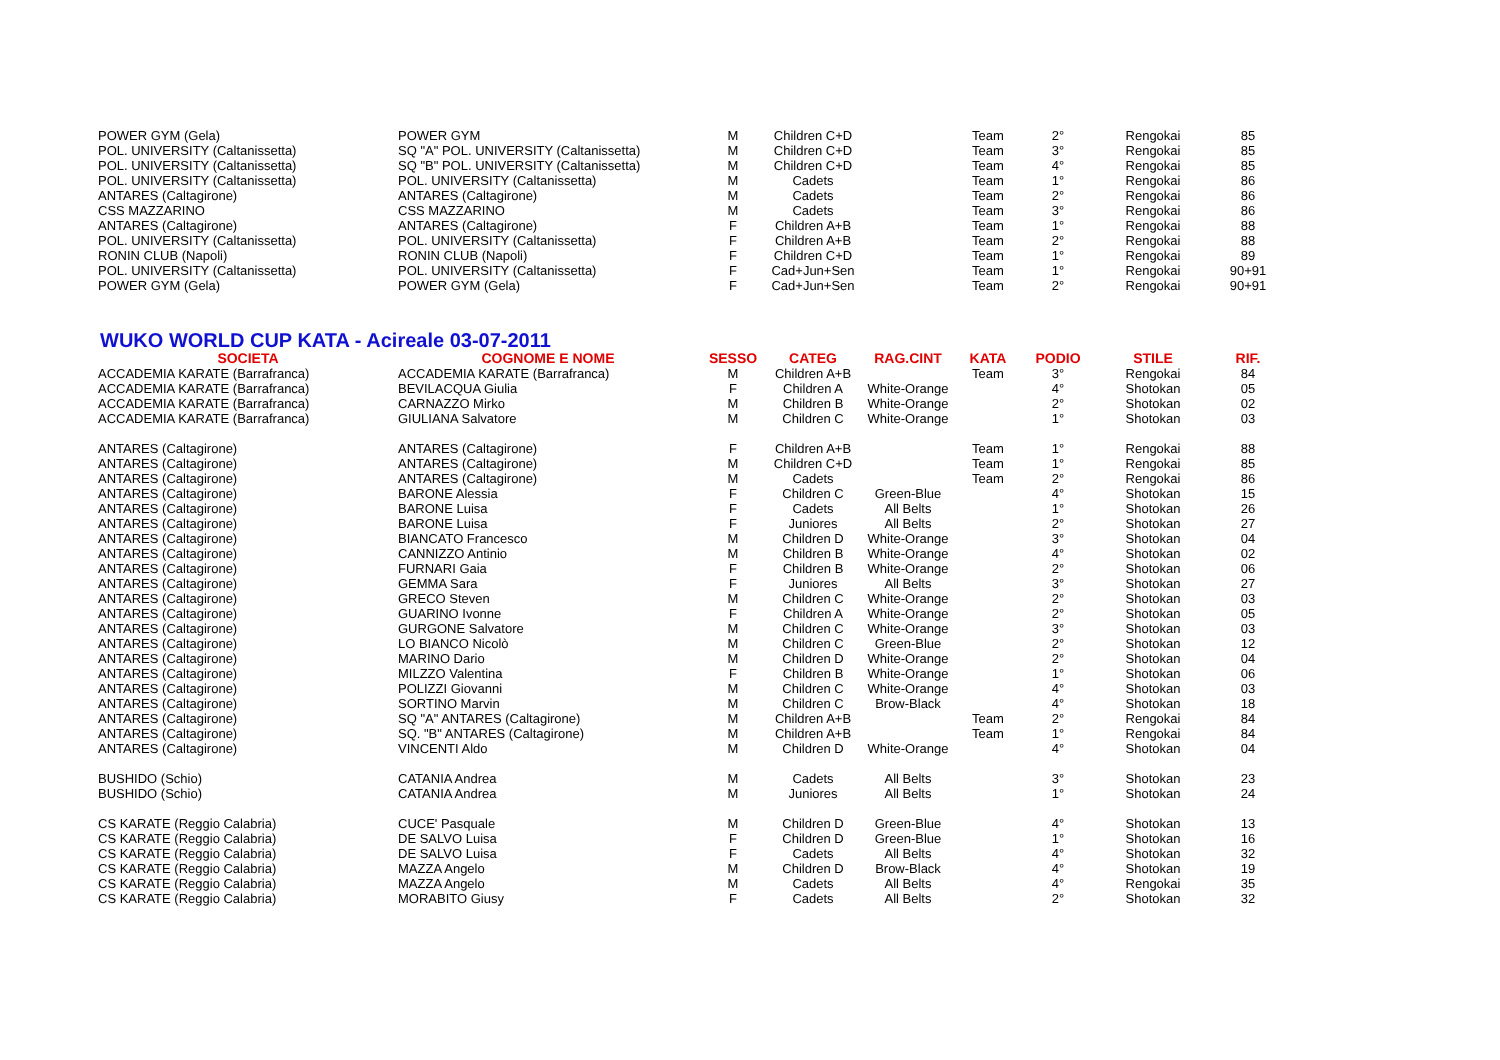| POWER GYM (Gela) | POWER GYM | M | Children C+D | | Team | 2° | Rengokai | 85 |
| POL. UNIVERSITY (Caltanissetta) | SQ "A" POL. UNIVERSITY (Caltanissetta) | M | Children C+D | | Team | 3° | Rengokai | 85 |
| POL. UNIVERSITY (Caltanissetta) | SQ "B" POL. UNIVERSITY (Caltanissetta) | M | Children C+D | | Team | 4° | Rengokai | 85 |
| POL. UNIVERSITY (Caltanissetta) | POL. UNIVERSITY (Caltanissetta) | M | Cadets | | Team | 1° | Rengokai | 86 |
| ANTARES (Caltagirone) | ANTARES (Caltagirone) | M | Cadets | | Team | 2° | Rengokai | 86 |
| CSS MAZZARINO | CSS MAZZARINO | M | Cadets | | Team | 3° | Rengokai | 86 |
| ANTARES (Caltagirone) | ANTARES (Caltagirone) | F | Children A+B | | Team | 1° | Rengokai | 88 |
| POL. UNIVERSITY (Caltanissetta) | POL. UNIVERSITY (Caltanissetta) | F | Children A+B | | Team | 2° | Rengokai | 88 |
| RONIN CLUB (Napoli) | RONIN CLUB (Napoli) | F | Children C+D | | Team | 1° | Rengokai | 89 |
| POL. UNIVERSITY (Caltanissetta) | POL. UNIVERSITY (Caltanissetta) | F | Cad+Jun+Sen | | Team | 1° | Rengokai | 90+91 |
| POWER GYM (Gela) | POWER GYM (Gela) | F | Cad+Jun+Sen | | Team | 2° | Rengokai | 90+91 |
WUKO WORLD CUP KATA - Acireale 03-07-2011
| SOCIETA | COGNOME E NOME | SESSO | CATEG | RAG.CINT | KATA | PODIO | STILE | RIF. |
| --- | --- | --- | --- | --- | --- | --- | --- | --- |
| ACCADEMIA KARATE (Barrafranca) | ACCADEMIA KARATE (Barrafranca) | M | Children A+B | | Team | 3° | Rengokai | 84 |
| ACCADEMIA KARATE (Barrafranca) | BEVILACQUA Giulia | F | Children A | White-Orange | | 4° | Shotokan | 05 |
| ACCADEMIA KARATE (Barrafranca) | CARNAZZO Mirko | M | Children B | White-Orange | | 2° | Shotokan | 02 |
| ACCADEMIA KARATE (Barrafranca) | GIULIANA Salvatore | M | Children C | White-Orange | | 1° | Shotokan | 03 |
| ANTARES (Caltagirone) | ANTARES (Caltagirone) | F | Children A+B | | Team | 1° | Rengokai | 88 |
| ANTARES (Caltagirone) | ANTARES (Caltagirone) | M | Children C+D | | Team | 1° | Rengokai | 85 |
| ANTARES (Caltagirone) | ANTARES (Caltagirone) | M | Cadets | | Team | 2° | Rengokai | 86 |
| ANTARES (Caltagirone) | BARONE Alessia | F | Children C | Green-Blue | | 4° | Shotokan | 15 |
| ANTARES (Caltagirone) | BARONE Luisa | F | Cadets | All Belts | | 1° | Shotokan | 26 |
| ANTARES (Caltagirone) | BARONE Luisa | F | Juniores | All Belts | | 2° | Shotokan | 27 |
| ANTARES (Caltagirone) | BIANCATO Francesco | M | Children D | White-Orange | | 3° | Shotokan | 04 |
| ANTARES (Caltagirone) | CANNIZZO Antinio | M | Children B | White-Orange | | 4° | Shotokan | 02 |
| ANTARES (Caltagirone) | FURNARI Gaia | F | Children B | White-Orange | | 2° | Shotokan | 06 |
| ANTARES (Caltagirone) | GEMMA Sara | F | Juniores | All Belts | | 3° | Shotokan | 27 |
| ANTARES (Caltagirone) | GRECO Steven | M | Children C | White-Orange | | 2° | Shotokan | 03 |
| ANTARES (Caltagirone) | GUARINO Ivonne | F | Children A | White-Orange | | 2° | Shotokan | 05 |
| ANTARES (Caltagirone) | GURGONE Salvatore | M | Children C | White-Orange | | 3° | Shotokan | 03 |
| ANTARES (Caltagirone) | LO BIANCO Nicolò | M | Children C | Green-Blue | | 2° | Shotokan | 12 |
| ANTARES (Caltagirone) | MARINO Dario | M | Children D | White-Orange | | 2° | Shotokan | 04 |
| ANTARES (Caltagirone) | MILZZO Valentina | F | Children B | White-Orange | | 1° | Shotokan | 06 |
| ANTARES (Caltagirone) | POLIZZI Giovanni | M | Children C | White-Orange | | 4° | Shotokan | 03 |
| ANTARES (Caltagirone) | SORTINO Marvin | M | Children C | Brow-Black | | 4° | Shotokan | 18 |
| ANTARES (Caltagirone) | SQ "A" ANTARES (Caltagirone) | M | Children A+B | | Team | 2° | Rengokai | 84 |
| ANTARES (Caltagirone) | SQ. "B" ANTARES (Caltagirone) | M | Children A+B | | Team | 1° | Rengokai | 84 |
| ANTARES (Caltagirone) | VINCENTI Aldo | M | Children D | White-Orange | | 4° | Shotokan | 04 |
| BUSHIDO (Schio) | CATANIA Andrea | M | Cadets | All Belts | | 3° | Shotokan | 23 |
| BUSHIDO (Schio) | CATANIA Andrea | M | Juniores | All Belts | | 1° | Shotokan | 24 |
| CS KARATE (Reggio Calabria) | CUCE' Pasquale | M | Children D | Green-Blue | | 4° | Shotokan | 13 |
| CS KARATE (Reggio Calabria) | DE SALVO Luisa | F | Children D | Green-Blue | | 1° | Shotokan | 16 |
| CS KARATE (Reggio Calabria) | DE SALVO Luisa | F | Cadets | All Belts | | 4° | Shotokan | 32 |
| CS KARATE (Reggio Calabria) | MAZZA Angelo | M | Children D | Brow-Black | | 4° | Shotokan | 19 |
| CS KARATE (Reggio Calabria) | MAZZA Angelo | M | Cadets | All Belts | | 4° | Rengokai | 35 |
| CS KARATE (Reggio Calabria) | MORABITO Giusy | F | Cadets | All Belts | | 2° | Shotokan | 32 |